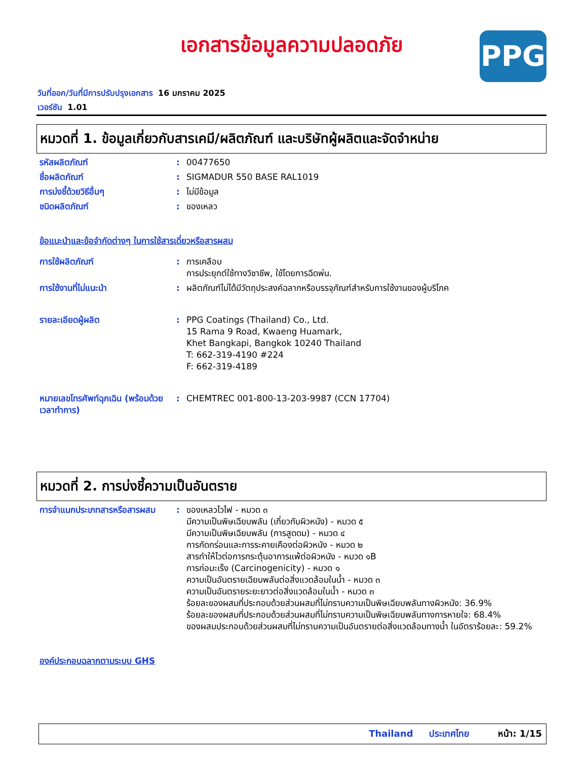เอกสารข้อมูลความปลอดภัย
PPG
วันที่ออก/วันที่มีการปรับปรุงเอกสาร 16 มกราคม 2025
เวอร์ชัน 1.01
หมวดที่ 1. ข้อมูลเกี่ยวกับสารเคมี/ผลิตภัณฑ์ และบริษัทผู้ผลิตและจัดจำหน่าย
รหัสผลิตภัณฑ์ : 00477650
ชื่อผลิตภัณฑ์ : SIGMADUR 550 BASE RAL1019
การบ่งชี้ด้วยวิธีอื่นๆ : ไม่มีข้อมูล
ชนิดผลิตภัณฑ์ : ของเหลว
ข้อแนะนำและข้อจำกัดต่างๆ ในการใช้สารเดี่ยวหรือสารผสม
การใช้ผลิตภัณฑ์ : การเคลือบ
การประยุกต์ใช้ทางวิชาชีพ, ใช้โดยการฉีดพ่น.
การใช้งานที่ไม่แนะนำ : ผลิตภัณฑ์ไม่ได้มีวัตถุประสงค์ฉลากหรือบรรจุภัณฑ์สำหรับการใช้งานของผู้บริโภค
รายละเอียดผู้ผลิต : PPG Coatings (Thailand) Co., Ltd.
15 Rama 9 Road, Kwaeng Huamark,
Khet Bangkapi, Bangkok 10240 Thailand
T: 662-319-4190 #224
F: 662-319-4189
หมายเลขโทรศัพท์ฉุกเฉิน (พร้อมด้วยเวลาทำการ)
: CHEMTREC 001-800-13-203-9987 (CCN 17704)
หมวดที่ 2. การบ่งชี้ความเป็นอันตราย
การจำแนกประเภทสารหรือสารผสม
: ของเหลวไวไฟ - หมวด ๓
มีความเป็นพิษเฉียบพลัน (เกี่ยวกับผิวหนัง) - หมวด ๕
มีความเป็นพิษเฉียบพลัน (การสูดดม) - หมวด ๔
การกัดกร่อนและการระคายเคืองต่อผิวหนัง - หมวด ๒
สารทำให้ไวต่อการกระตุ้นอาการแพ้ต่อผิวหนัง - หมวด ๑B
การก่อมะเร็ง (Carcinogenicity) - หมวด ๑
ความเป็นอันตรายเฉียบพลันต่อสิ่งแวดล้อมในน้ำ - หมวด ๓
ความเป็นอันตรายระยะยาวต่อสิ่งแวดล้อมในน้ำ - หมวด ๓
ร้อยละของผสมที่ประกอบด้วยส่วนผสมที่ไม่ทราบความเป็นพิษเฉียบพลันทางผิวหนัง: 36.9%
ร้อยละของผสมที่ประกอบด้วยส่วนผสมที่ไม่ทราบความเป็นพิษเฉียบพลันทางการหายใจ: 68.4%
ของผสมประกอบด้วยส่วนผสมที่ไม่ทราบความเป็นอันตรายต่อสิ่งแวดล้อมทางน้ำ ในอัตราร้อยละ: 59.2%
องค์ประกอบฉลากตามระบบ GHS
Thailand ประเทศไทย หน้า: 1/15